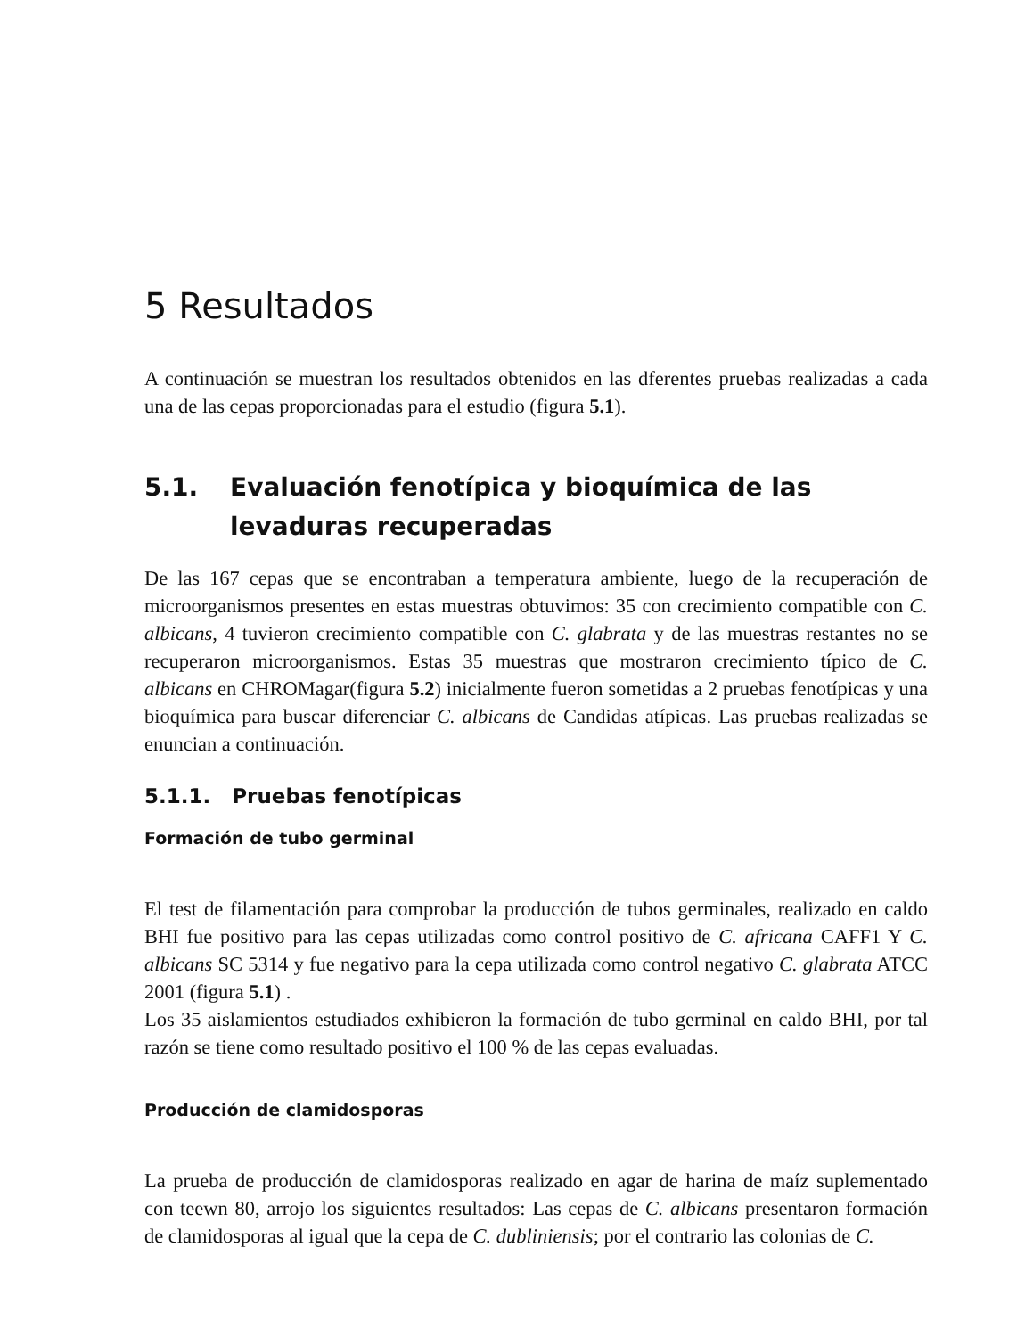5 Resultados
A continuación se muestran los resultados obtenidos en las dferentes pruebas realizadas a cada una de las cepas proporcionadas para el estudio (figura 5.1).
5.1. Evaluación fenotípica y bioquímica de las levaduras recuperadas
De las 167 cepas que se encontraban a temperatura ambiente, luego de la recuperación de microorganismos presentes en estas muestras obtuvimos: 35 con crecimiento compatible con C. albicans, 4 tuvieron crecimiento compatible con C. glabrata y de las muestras restantes no se recuperaron microorganismos. Estas 35 muestras que mostraron crecimiento típico de C. albicans en CHROMagar(figura 5.2) inicialmente fueron sometidas a 2 pruebas fenotípicas y una bioquímica para buscar diferenciar C. albicans de Candidas atípicas. Las pruebas realizadas se enuncian a continuación.
5.1.1. Pruebas fenotípicas
Formación de tubo germinal
El test de filamentación para comprobar la producción de tubos germinales, realizado en caldo BHI fue positivo para las cepas utilizadas como control positivo de C. africana CAFF1 Y C. albicans SC 5314 y fue negativo para la cepa utilizada como control negativo C. glabrata ATCC 2001 (figura 5.1) .
Los 35 aislamientos estudiados exhibieron la formación de tubo germinal en caldo BHI, por tal razón se tiene como resultado positivo el 100 % de las cepas evaluadas.
Producción de clamidosporas
La prueba de producción de clamidosporas realizado en agar de harina de maíz suplementado con teewn 80, arrojo los siguientes resultados: Las cepas de C. albicans presentaron formación de clamidosporas al igual que la cepa de C. dubliniensis; por el contrario las colonias de C.